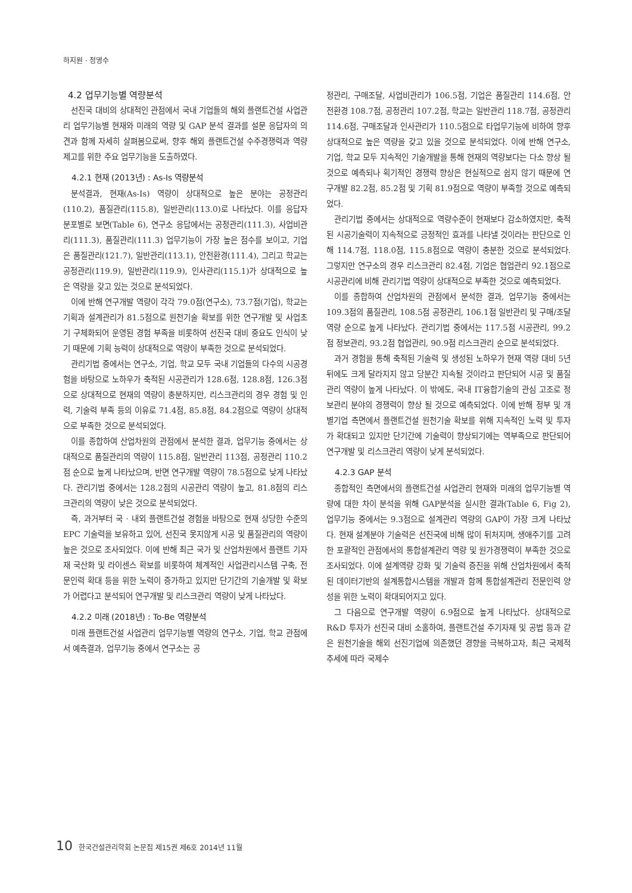하지원 · 정영수
4.2 업무기능별 역량분석
선진국 대비의 상대적인 관점에서 국내 기업들의 해외 플랜트건설 사업관리 업무기능별 현재와 미래의 역량 및 GAP 분석 결과를 설문 응답자의 의견과 함께 자세히 살펴봄으로써, 향후 해외 플랜트건설 수주경쟁력과 역량 제고를 위한 주요 업무기능을 도출하였다.
4.2.1 현재 (2013년) : As-Is 역량분석
분석결과, 현재(As-Is) 역량이 상대적으로 높은 분야는 공정관리(110.2), 품질관리(115.8), 일반관리(113.0)로 나타났다. 이를 응답자 분포별로 보면(Table 6), 연구소 응답에서는 공정관리(111.3), 사업비관리(111.3), 품질관리(111.3) 업무기능이 가장 높은 점수를 보이고, 기업은 품질관리(121.7), 일반관리(113.1), 안전환경(111.4), 그리고 학교는 공정관리(119.9), 일반관리(119.9), 인사관리(115.1)가 상대적으로 높은 역량을 갖고 있는 것으로 분석되었다.
이에 반해 연구개발 역량이 각각 79.0점(연구소), 73.7점(기업), 학교는 기획과 설계관리가 81.5점으로 원천기술 확보를 위한 연구개발 및 사업초기 구체화되어 운영된 경험 부족을 비롯하여 선진국 대비 중요도 인식이 낮기 때문에 기획 능력이 상대적으로 역량이 부족한 것으로 분석되었다.
관리기법 중에서는 연구소, 기업, 학교 모두 국내 기업들의 다수의 시공경험을 바탕으로 노하우가 축적된 시공관리가 128.6점, 128.8점, 126.3점으로 상대적으로 현재의 역량이 충분하지만, 리스크관리의 경우 경험 및 인력, 기술력 부족 등의 이유로 71.4점, 85.8점, 84.2점으로 역량이 상대적으로 부족한 것으로 분석되었다.
이를 종합하여 산업차원의 관점에서 분석한 결과, 업무기능 중에서는 상대적으로 품질관리의 역량이 115.8점, 일반관리 113점, 공정관리 110.2점 순으로 높게 나타났으며, 반면 연구개발 역량이 78.5점으로 낮게 나타났다. 관리기법 중에서는 128.2점의 시공관리 역량이 높고, 81.8점의 리스크관리의 역량이 낮은 것으로 분석되었다.
즉, 과거부터 국 · 내외 플랜트건설 경험을 바탕으로 현재 상당한 수준의 EPC 기술력을 보유하고 있어, 선진국 못지않게 시공 및 품질관리의 역량이 높은 것으로 조사되었다. 이에 반해 최근 국가 및 산업차원에서 플랜트 기자재 국산화 및 라이센스 확보를 비롯하여 체계적인 사업관리시스템 구축, 전문인력 확대 등을 위한 노력이 증가하고 있지만 단기간의 기술개발 및 확보가 어렵다고 분석되어 연구개발 및 리스크관리 역량이 낮게 나타났다.
4.2.2 미래 (2018년) : To-Be 역량분석
미래 플랜트건설 사업관리 업무기능별 역량의 연구소, 기업, 학교 관점에서 예측결과, 업무기능 중에서 연구소는 공
정관리, 구매조달, 사업비관리가 106.5점, 기업은 품질관리 114.6점, 안전환경 108.7점, 공정관리 107.2점, 학교는 일반관리 118.7점, 공정관리 114.6점, 구매조달과 인사관리가 110.5점으로 타업무기능에 비하여 향후 상대적으로 높은 역량을 갖고 있을 것으로 분석되었다. 이에 반해 연구소, 기업, 학교 모두 지속적인 기술개발을 통해 현재의 역량보다는 다소 향상 될 것으로 예측되나 획기적인 경쟁력 향상은 현실적으로 쉽지 않기 때문에 연구개발 82.2점, 85.2점 및 기획 81.9점으로 역량이 부족할 것으로 예측되었다.
관리기법 중에서는 상대적으로 역량수준이 현재보다 감소하였지만, 축적된 시공기술력이 지속적으로 긍정적인 효과를 나타낼 것이라는 판단으로 인해 114.7점, 118.0점, 115.8점으로 역량이 충분한 것으로 분석되었다. 그렇지만 연구소의 경우 리스크관리 82.4점, 기업은 협업관리 92.1점으로 시공관리에 비해 관리기법 역량이 상대적으로 부족한 것으로 예측되었다.
이를 종합하여 산업차원의 관점에서 분석한 결과, 업무기능 중에서는 109.3점의 품질관리, 108.5점 공정관리, 106.1점 일반관리 및 구매/조달 역량 순으로 높게 나타났다. 관리기법 중에서는 117.5점 시공관리, 99.2점 정보관리, 93.2점 협업관리, 90.9점 리스크관리 순으로 분석되었다.
과거 경험을 통해 축적된 기술력 및 생성된 노하우가 현재 역량 대비 5년 뒤에도 크게 달라지지 않고 당분간 지속될 것이라고 판단되어 시공 및 품질관리 역량이 높게 나타났다. 이 밖에도, 국내 IT융합기술의 관심 고조로 정보관리 분야의 경쟁력이 향상 될 것으로 예측되었다. 이에 반해 정부 및 개별기업 측면에서 플랜트건설 원천기술 확보를 위해 지속적인 노력 및 투자가 확대되고 있지만 단기간에 기술력이 향상되기에는 역부족으로 판단되어 연구개발 및 리스크관리 역량이 낮게 분석되었다.
4.2.3 GAP 분석
종합적인 측면에서의 플랜트건설 사업관리 현재와 미래의 업무기능별 역량에 대한 차이 분석을 위해 GAP분석을 실시한 결과(Table 6, Fig 2), 업무기능 중에서는 9.3점으로 설계관리 역량의 GAP이 가장 크게 나타났다. 현재 설계분야 기술력은 선진국에 비해 많이 뒤처지며, 생애주기를 고려한 포괄적인 관점에서의 통합설계관리 역량 및 원가경쟁력이 부족한 것으로 조사되었다. 이에 설계역량 강화 및 기술력 증진을 위해 산업차원에서 축적된 데이터기반의 설계통합시스템을 개발과 함께 통합설계관리 전문인력 양성을 위한 노력이 확대되어지고 있다.
그 다음으로 연구개발 역량이 6.9점으로 높게 나타났다. 상대적으로 R&D 투자가 선진국 대비 소홀하여, 플랜트건설 주기자재 및 공법 등과 같은 원천기술을 해외 선진기업에 의존했던 경향을 극복하고자, 최근 국제적 추세에 따라 국제수
10 한국건설관리학회 논문집 제15권 제6호 2014년 11월